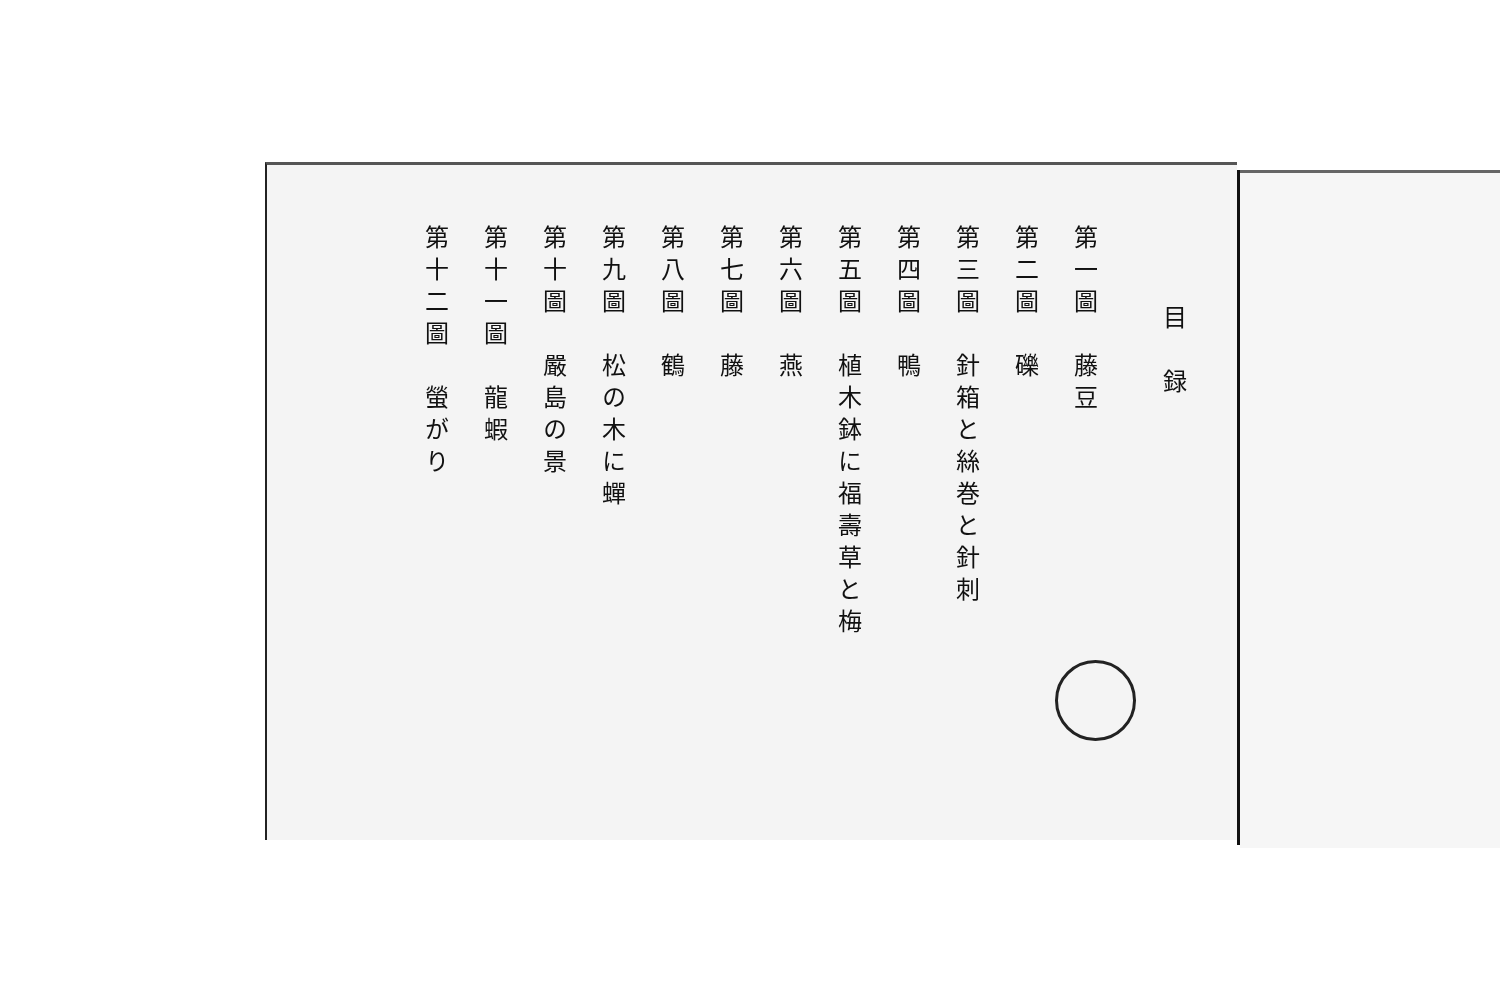目　録
第一圖　藤豆
第二圖　礫
第三圖　針箱と絲巻と針刺
第四圖　鴨
第五圖　植木鉢に福壽草と梅
第六圖　燕
第七圖　藤
第八圖　鶴
第九圖　松の木に蟬
第十圖　嚴島の景
第十一圖　龍蝦
第十二圖　螢がり